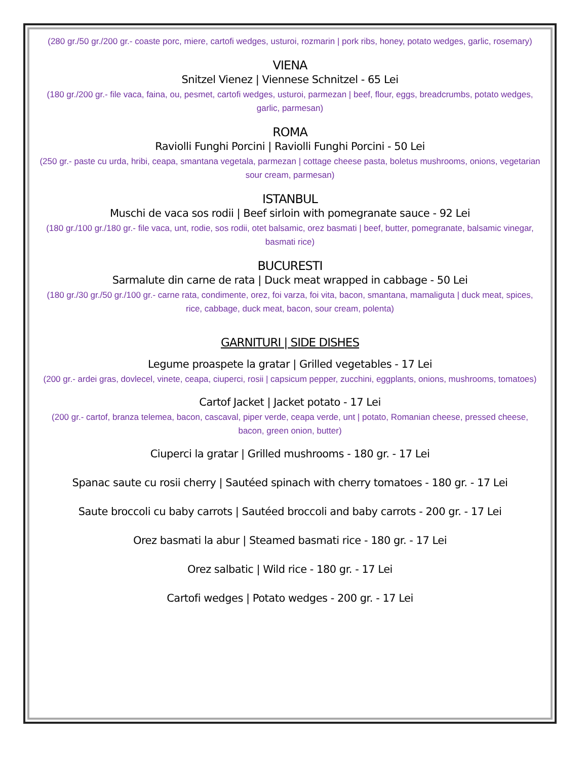(280 gr./50 gr./200 gr.- coaste porc, miere, cartofi wedges, usturoi, rozmarin | pork ribs, honey, potato wedges, garlic, rosemary)
VIENA
Snitzel Vienez | Viennese Schnitzel - 65 Lei
(180 gr./200 gr.- file vaca, faina, ou, pesmet, cartofi wedges, usturoi, parmezan | beef, flour, eggs, breadcrumbs, potato wedges, garlic, parmesan)
ROMA
Raviolli Funghi Porcini | Raviolli Funghi Porcini - 50 Lei
(250 gr.- paste cu urda, hribi, ceapa, smantana vegetala, parmezan | cottage cheese pasta, boletus mushrooms, onions, vegetarian sour cream, parmesan)
ISTANBUL
Muschi de vaca sos rodii | Beef sirloin with pomegranate sauce - 92 Lei
(180 gr./100 gr./180 gr.- file vaca, unt, rodie, sos rodii, otet balsamic, orez basmati | beef, butter, pomegranate, balsamic vinegar, basmati rice)
BUCURESTI
Sarmalute din carne de rata | Duck meat wrapped in cabbage - 50 Lei
(180 gr./30 gr./50 gr./100 gr.- carne rata, condimente, orez, foi varza, foi vita, bacon, smantana, mamaliguta | duck meat, spices, rice, cabbage, duck meat, bacon, sour cream, polenta)
GARNITURI | SIDE DISHES
Legume proaspete la gratar | Grilled vegetables - 17 Lei
(200 gr.- ardei gras, dovlecel, vinete, ceapa, ciuperci, rosii | capsicum pepper, zucchini, eggplants, onions, mushrooms, tomatoes)
Cartof Jacket | Jacket potato - 17 Lei
(200 gr.- cartof, branza telemea, bacon, cascaval, piper verde, ceapa verde, unt | potato, Romanian cheese, pressed cheese, bacon, green onion, butter)
Ciuperci la gratar | Grilled mushrooms - 180 gr. - 17 Lei
Spanac saute cu rosii cherry | Sautéed spinach with cherry tomatoes - 180 gr. - 17 Lei
Saute broccoli cu baby carrots | Sautéed broccoli and baby carrots - 200 gr. - 17 Lei
Orez basmati la abur | Steamed basmati rice - 180 gr. - 17 Lei
Orez salbatic | Wild rice - 180 gr. - 17 Lei
Cartofi wedges | Potato wedges - 200 gr. - 17 Lei